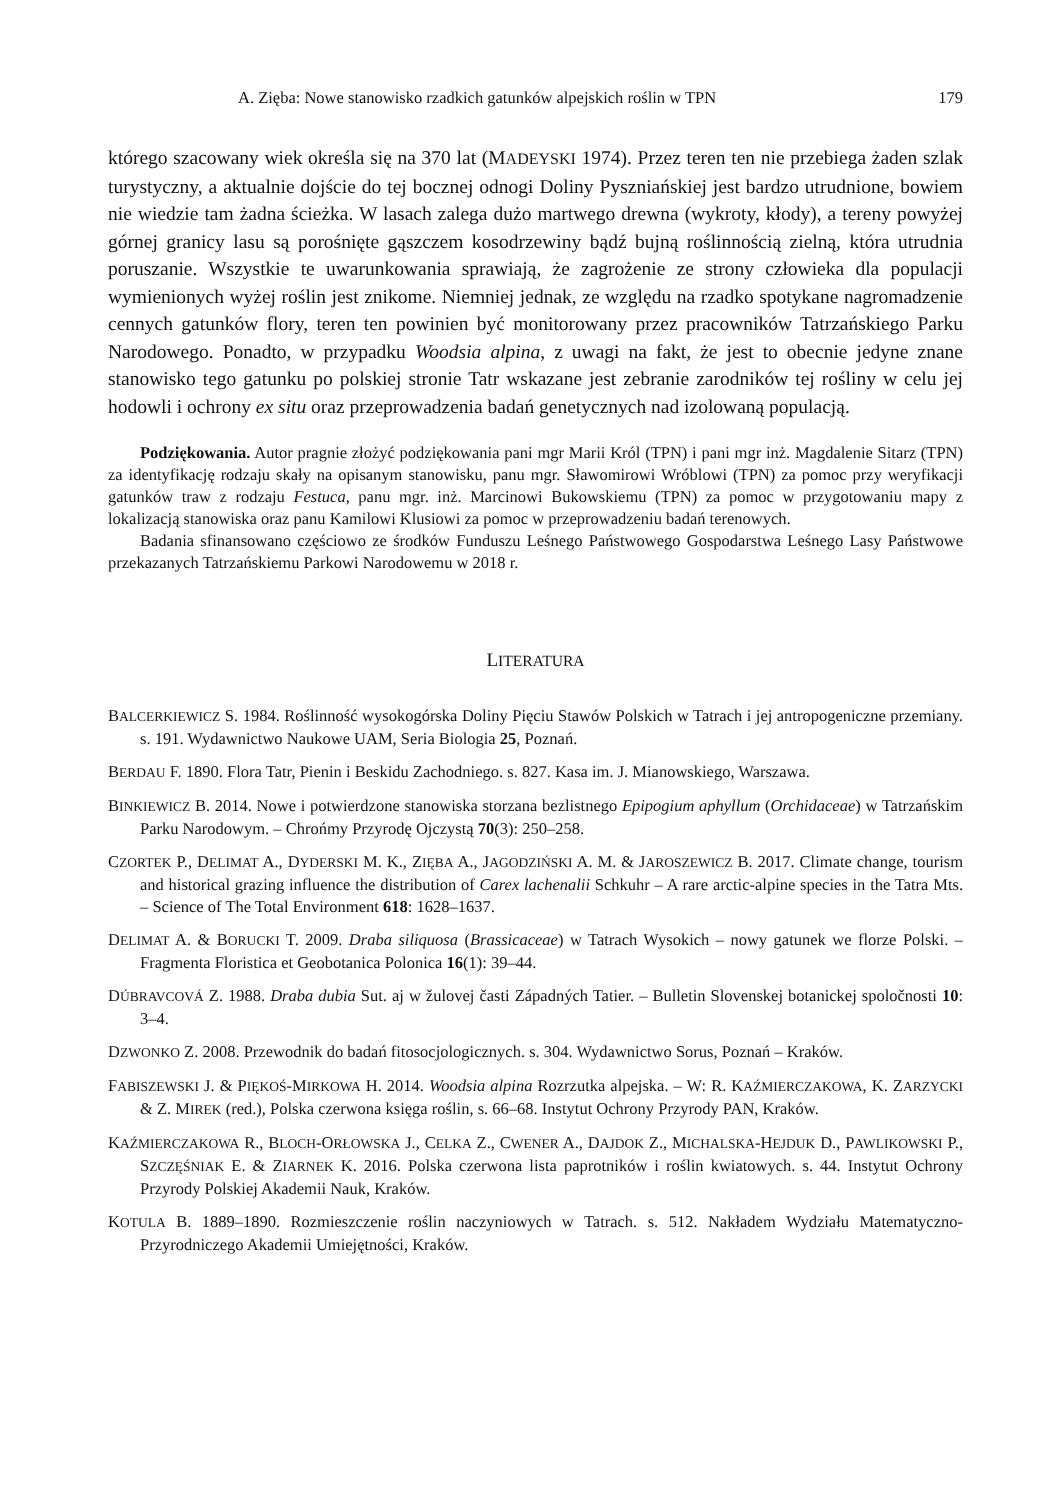A. Zięba: Nowe stanowisko rzadkich gatunków alpejskich roślin w TPN 179
którego szacowany wiek określa się na 370 lat (MADEYSKI 1974). Przez teren ten nie przebiega żaden szlak turystyczny, a aktualnie dojście do tej bocznej odnogi Doliny Pyszniańskiej jest bardzo utrudnione, bowiem nie wiedzie tam żadna ścieżka. W lasach zalega dużo martwego drewna (wykroty, kłody), a tereny powyżej górnej granicy lasu są porośnięte gąszczem kosodrzewiny bądź bujną roślinnością zielną, która utrudnia poruszanie. Wszystkie te uwarunkowania sprawiają, że zagrożenie ze strony człowieka dla populacji wymienionych wyżej roślin jest znikome. Niemniej jednak, ze względu na rzadko spotykane nagromadzenie cennych gatunków flory, teren ten powinien być monitorowany przez pracowników Tatrzańskiego Parku Narodowego. Ponadto, w przypadku Woodsia alpina, z uwagi na fakt, że jest to obecnie jedyne znane stanowisko tego gatunku po polskiej stronie Tatr wskazane jest zebranie zarodników tej rośliny w celu jej hodowli i ochrony ex situ oraz przeprowadzenia badań genetycznych nad izolowaną populacją.
Podziękowania. Autor pragnie złożyć podziękowania pani mgr Marii Król (TPN) i pani mgr inż. Magdalenie Sitarz (TPN) za identyfikację rodzaju skały na opisanym stanowisku, panu mgr. Sławomirowi Wróblowi (TPN) za pomoc przy weryfikacji gatunków traw z rodzaju Festuca, panu mgr. inż. Marcinowi Bukowskiemu (TPN) za pomoc w przygotowaniu mapy z lokalizacją stanowiska oraz panu Kamilowi Klusiowi za pomoc w przeprowadzeniu badań terenowych.
Badania sfinansowano częściowo ze środków Funduszu Leśnego Państwowego Gospodarstwa Leśnego Lasy Państwowe przekazanych Tatrzańskiemu Parkowi Narodowemu w 2018 r.
LITERATURA
BALCERKIEWICZ S. 1984. Roślinność wysokogórska Doliny Pięciu Stawów Polskich w Tatrach i jej antropogeniczne przemiany. s. 191. Wydawnictwo Naukowe UAM, Seria Biologia 25, Poznań.
BERDAU F. 1890. Flora Tatr, Pienin i Beskidu Zachodniego. s. 827. Kasa im. J. Mianowskiego, Warszawa.
BINKIEWICZ B. 2014. Nowe i potwierdzone stanowiska storzana bezlistnego Epipogium aphyllum (Orchidaceae) w Tatrzańskim Parku Narodowym. – Chrońmy Przyrodę Ojczystą 70(3): 250–258.
CZORTEK P., DELIMAT A., DYDERSKI M. K., ZIĘBA A., JAGODZIŃSKI A. M. & JAROSZEWICZ B. 2017. Climate change, tourism and historical grazing influence the distribution of Carex lachenalii Schkuhr – A rare arctic-alpine species in the Tatra Mts. – Science of The Total Environment 618: 1628–1637.
DELIMAT A. & BORUCKI T. 2009. Draba siliquosa (Brassicaceae) w Tatrach Wysokich – nowy gatunek we florze Polski. – Fragmenta Floristica et Geobotanica Polonica 16(1): 39–44.
DÚBRAVCOVÁ Z. 1988. Draba dubia Sut. aj w žulovej časti Západných Tatier. – Bulletin Slovenskej botanickej spoločnosti 10: 3–4.
DZWONKO Z. 2008. Przewodnik do badań fitosocjologicznych. s. 304. Wydawnictwo Sorus, Poznań – Kraków.
FABISZEWSKI J. & PIĘKOŚ-MIRKOWA H. 2014. Woodsia alpina Rozrzutka alpejska. – W: R. KAŹMIERCZAKOWA, K. ZARZYCKI & Z. MIREK (red.), Polska czerwona księga roślin, s. 66–68. Instytut Ochrony Przyrody PAN, Kraków.
KAŹMIERCZAKOWA R., BLOCH-ORŁOWSKA J., CELKA Z., CWENER A., DAJDOK Z., MICHALSKA-HEJDUK D., PAWLIKOWSKI P., SZCZĘŚNIAK E. & ZIARNEK K. 2016. Polska czerwona lista paprotników i roślin kwiatowych. s. 44. Instytut Ochrony Przyrody Polskiej Akademii Nauk, Kraków.
KOTULA B. 1889–1890. Rozmieszczenie roślin naczyniowych w Tatrach. s. 512. Nakładem Wydziału Matematyczno-Przyrodniczego Akademii Umiejętności, Kraków.